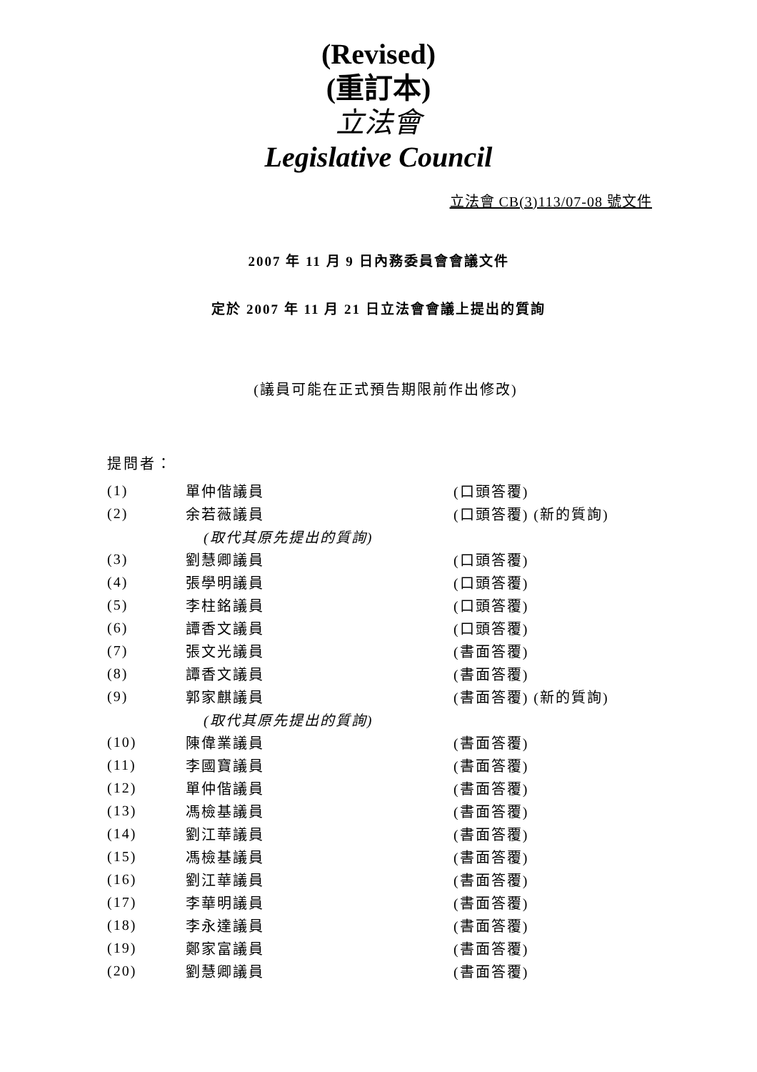(Revised)
(重訂本)
立法會
Legislative Council
立法會 CB(3)113/07-08 號文件
2007 年 11 月 9 日內務委員會會議文件
定於 2007 年 11 月 21 日立法會會議上提出的質詢
(議員可能在正式預告期限前作出修改)
提問者：
| (1) | 單仲偕議員 | (口頭答覆) |
| (2) | 余若薇議員 | (口頭答覆) (新的質詢) |
| | (取代其原先提出的質詢) | |
| (3) | 劉慧卿議員 | (口頭答覆) |
| (4) | 張學明議員 | (口頭答覆) |
| (5) | 李柱銘議員 | (口頭答覆) |
| (6) | 譚香文議員 | (口頭答覆) |
| (7) | 張文光議員 | (書面答覆) |
| (8) | 譚香文議員 | (書面答覆) |
| (9) | 郭家麒議員 | (書面答覆) (新的質詢) |
| | (取代其原先提出的質詢) | |
| (10) | 陳偉業議員 | (書面答覆) |
| (11) | 李國寶議員 | (書面答覆) |
| (12) | 單仲偕議員 | (書面答覆) |
| (13) | 馮檢基議員 | (書面答覆) |
| (14) | 劉江華議員 | (書面答覆) |
| (15) | 馮檢基議員 | (書面答覆) |
| (16) | 劉江華議員 | (書面答覆) |
| (17) | 李華明議員 | (書面答覆) |
| (18) | 李永達議員 | (書面答覆) |
| (19) | 鄭家富議員 | (書面答覆) |
| (20) | 劉慧卿議員 | (書面答覆) |